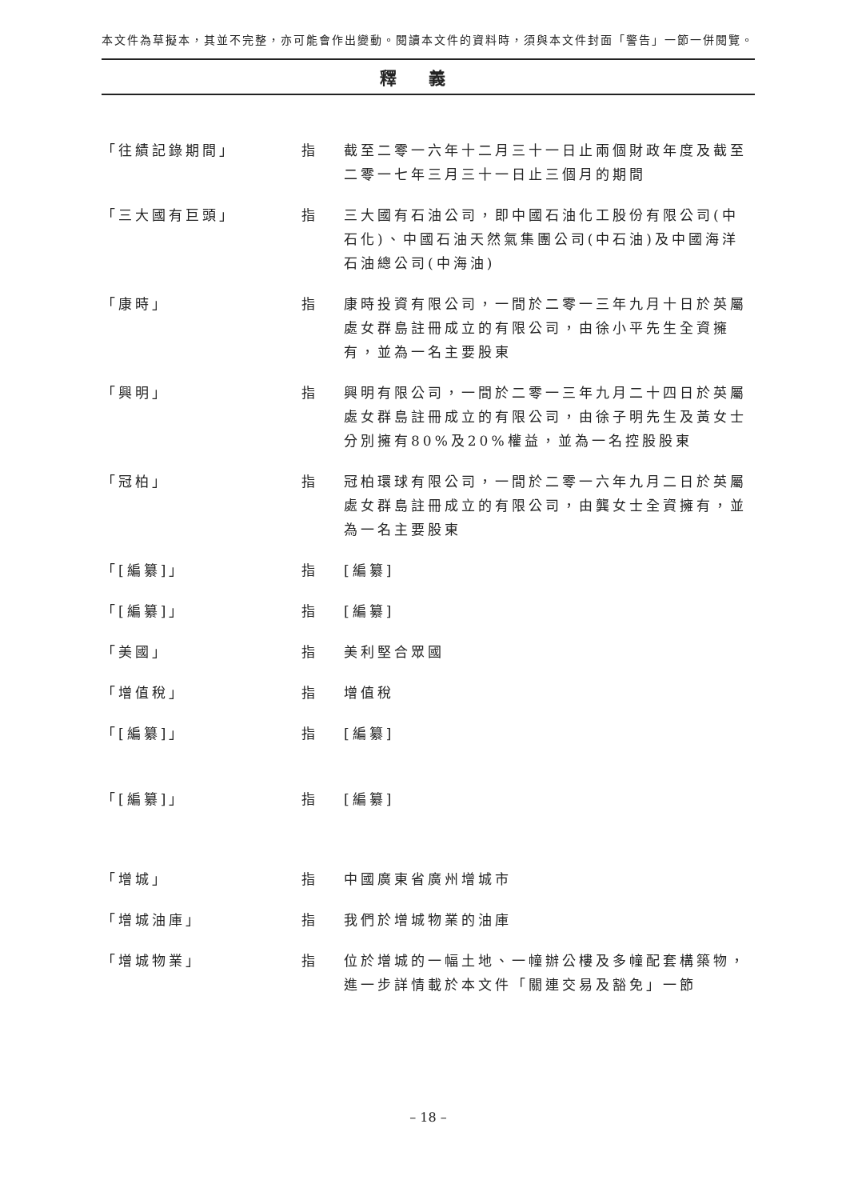本文件為草擬本，其並不完整，亦可能會作出變動。閱讀本文件的資料時，須與本文件封面「警告」一節一併閱覽。
釋義
| 「往績記錄期間」 | 指 | 截至二零一六年十二月三十一日止兩個財政年度及截至二零一七年三月三十一日止三個月的期間 |
| 「三大國有巨頭」 | 指 | 三大國有石油公司，即中國石油化工股份有限公司(中石化)、中國石油天然氣集團公司(中石油)及中國海洋石油總公司(中海油) |
| 「康時」 | 指 | 康時投資有限公司，一間於二零一三年九月十日於英屬處女群島註冊成立的有限公司，由徐小平先生全資擁有，並為一名主要股東 |
| 「興明」 | 指 | 興明有限公司，一間於二零一三年九月二十四日於英屬處女群島註冊成立的有限公司，由徐子明先生及黃女士分別擁有80%及20%權益，並為一名控股股東 |
| 「冠柏」 | 指 | 冠柏環球有限公司，一間於二零一六年九月二日於英屬處女群島註冊成立的有限公司，由龔女士全資擁有，並為一名主要股東 |
| 「[編纂]」 | 指 | [編纂] |
| 「[編纂]」 | 指 | [編纂] |
| 「美國」 | 指 | 美利堅合眾國 |
| 「增值稅」 | 指 | 增值稅 |
| 「[編纂]」 | 指 | [編纂] |
| 「[編纂]」 | 指 | [編纂] |
| 「增城」 | 指 | 中國廣東省廣州增城市 |
| 「增城油庫」 | 指 | 我們於增城物業的油庫 |
| 「增城物業」 | 指 | 位於增城的一幅土地、一幢辦公樓及多幢配套構築物，進一步詳情載於本文件「關連交易及豁免」一節 |
– 18 –